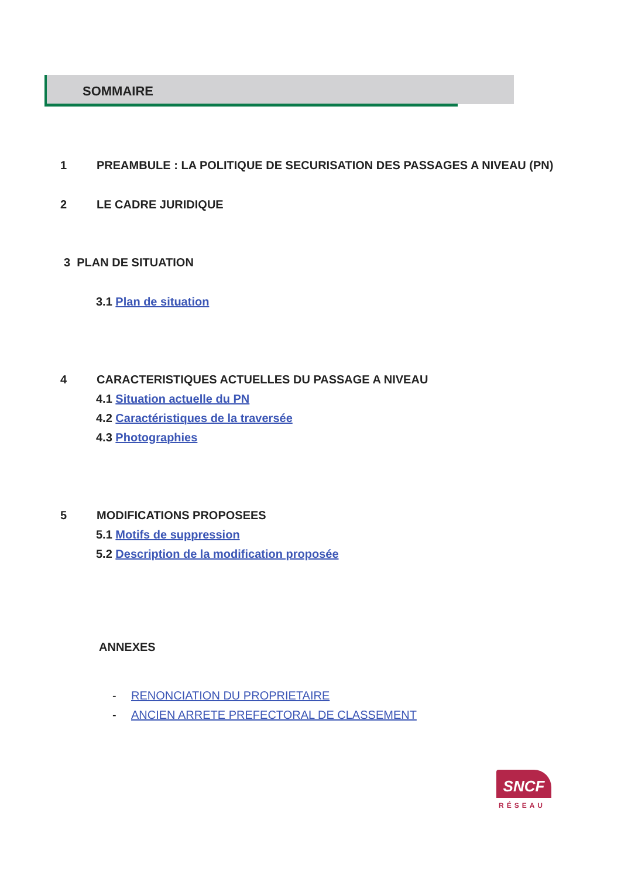SOMMAIRE
1 PREAMBULE : LA POLITIQUE DE SECURISATION DES PASSAGES A NIVEAU (PN)
2 LE CADRE JURIDIQUE
3 PLAN DE SITUATION
3.1 Plan de situation
4 CARACTERISTIQUES ACTUELLES DU PASSAGE A NIVEAU
4.1 Situation actuelle du PN
4.2 Caractéristiques de la traversée
4.3 Photographies
5 MODIFICATIONS PROPOSEES
5.1 Motifs de suppression
5.2 Description de la modification proposée
ANNEXES
- RENONCIATION DU PROPRIETAIRE
- ANCIEN ARRETE PREFECTORAL DE CLASSEMENT
SNCF
RÉSEAU